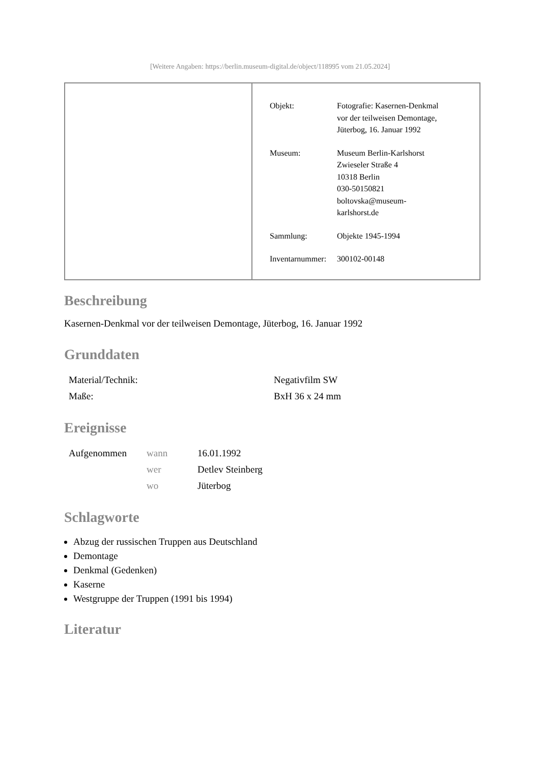[Weitere Angaben: https://berlin.museum-digital.de/object/118995 vom 21.05.2024]
| Objekt: | Fotografie: Kasernen-Denkmal vor der teilweisen Demontage, Jüterbog, 16. Januar 1992 |
| Museum: | Museum Berlin-Karlshorst Zwieseler Straße 4 10318 Berlin 030-50150821 boltovska@museum- karlshorst.de |
| Sammlung: | Objekte 1945-1994 |
| Inventarnummer: | 300102-00148 |
Beschreibung
Kasernen-Denkmal vor der teilweisen Demontage, Jüterbog, 16. Januar 1992
Grunddaten
| Material/Technik: | Negativfilm SW |
| Maße: | BxH 36 x 24 mm |
Ereignisse
| Aufgenommen | wann | 16.01.1992 |
| | wer | Detlev Steinberg |
| | wo | Jüterbog |
Schlagworte
Abzug der russischen Truppen aus Deutschland
Demontage
Denkmal (Gedenken)
Kaserne
Westgruppe der Truppen (1991 bis 1994)
Literatur